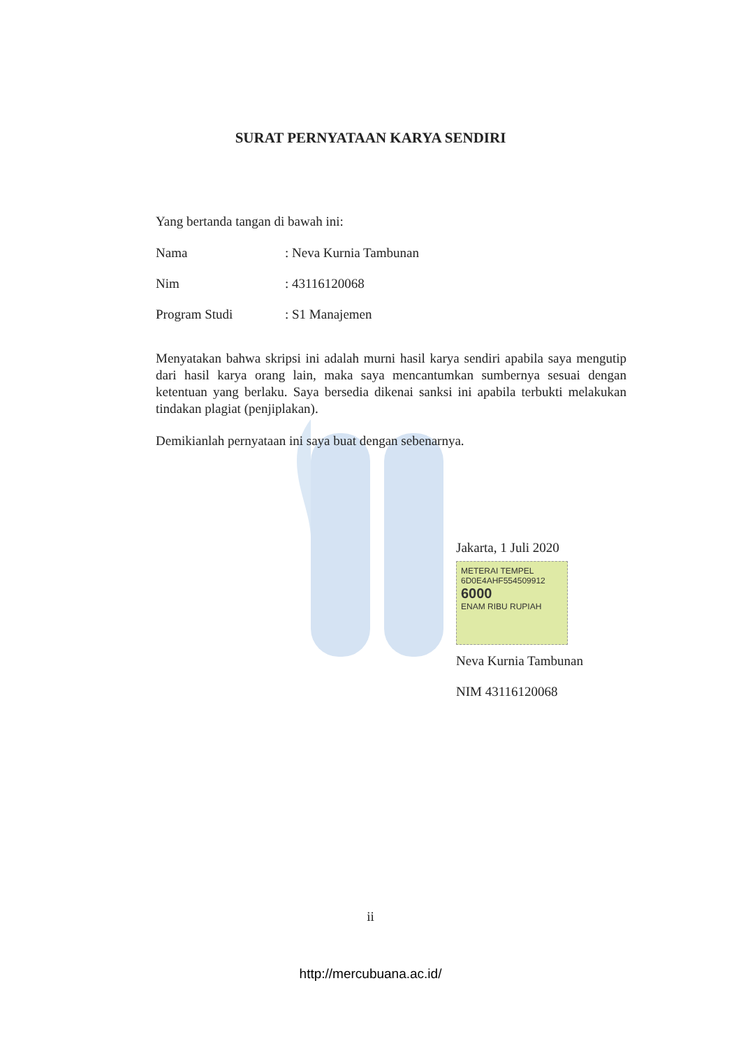SURAT PERNYATAAN KARYA SENDIRI
Yang bertanda tangan di bawah ini:
Nama: Neva Kurnia Tambunan
Nim: 43116120068
Program Studi: S1 Manajemen
Menyatakan bahwa skripsi ini adalah murni hasil karya sendiri apabila saya mengutip dari hasil karya orang lain, maka saya mencantumkan sumbernya sesuai dengan ketentuan yang berlaku. Saya bersedia dikenai sanksi ini apabila terbukti melakukan tindakan plagiat (penjiplakan).
Demikianlah pernyataan ini saya buat dengan sebenarnya.
Jakarta, 1 Juli 2020
METERAI TEMPEL
6D0E4AHF554509912
6000
ENAM RIBU RUPIAH
Neva Kurnia Tambunan
NIM 43116120068
ii
http://mercubuana.ac.id/